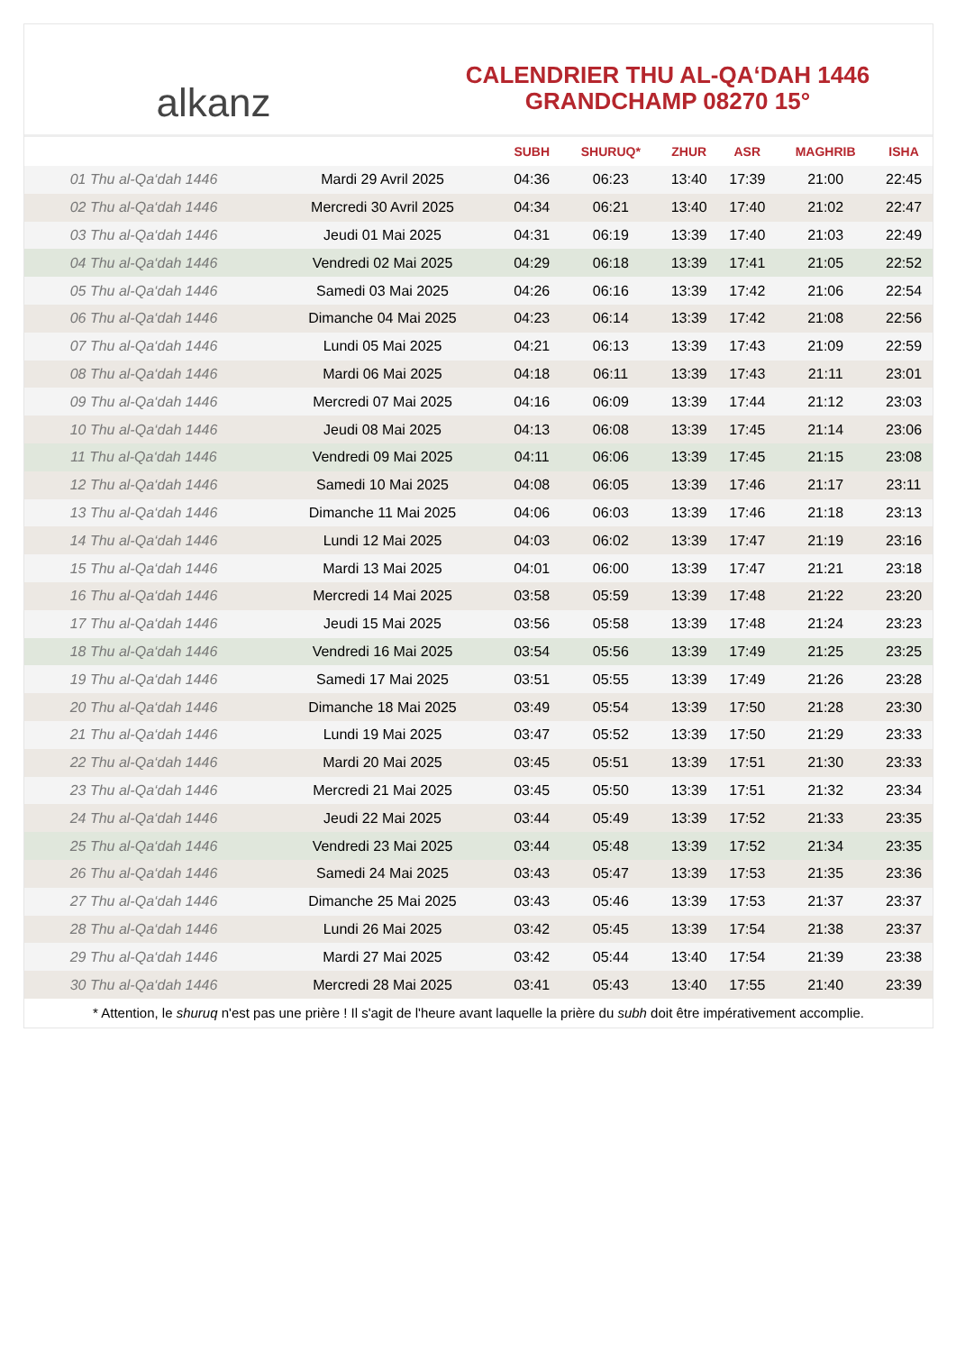alkanz
CALENDRIER THU AL-QA‘DAH 1446
GRANDCHAMP 08270 15°
| | | SUBH | SHURUQ* | ZHUR | ASR | MAGHRIB | ISHA |
| --- | --- | --- | --- | --- | --- | --- | --- |
| 01 Thu al-Qa‘dah 1446 | Mardi 29 Avril 2025 | 04:36 | 06:23 | 13:40 | 17:39 | 21:00 | 22:45 |
| 02 Thu al-Qa‘dah 1446 | Mercredi 30 Avril 2025 | 04:34 | 06:21 | 13:40 | 17:40 | 21:02 | 22:47 |
| 03 Thu al-Qa‘dah 1446 | Jeudi 01 Mai 2025 | 04:31 | 06:19 | 13:39 | 17:40 | 21:03 | 22:49 |
| 04 Thu al-Qa‘dah 1446 | Vendredi 02 Mai 2025 | 04:29 | 06:18 | 13:39 | 17:41 | 21:05 | 22:52 |
| 05 Thu al-Qa‘dah 1446 | Samedi 03 Mai 2025 | 04:26 | 06:16 | 13:39 | 17:42 | 21:06 | 22:54 |
| 06 Thu al-Qa‘dah 1446 | Dimanche 04 Mai 2025 | 04:23 | 06:14 | 13:39 | 17:42 | 21:08 | 22:56 |
| 07 Thu al-Qa‘dah 1446 | Lundi 05 Mai 2025 | 04:21 | 06:13 | 13:39 | 17:43 | 21:09 | 22:59 |
| 08 Thu al-Qa‘dah 1446 | Mardi 06 Mai 2025 | 04:18 | 06:11 | 13:39 | 17:43 | 21:11 | 23:01 |
| 09 Thu al-Qa‘dah 1446 | Mercredi 07 Mai 2025 | 04:16 | 06:09 | 13:39 | 17:44 | 21:12 | 23:03 |
| 10 Thu al-Qa‘dah 1446 | Jeudi 08 Mai 2025 | 04:13 | 06:08 | 13:39 | 17:45 | 21:14 | 23:06 |
| 11 Thu al-Qa‘dah 1446 | Vendredi 09 Mai 2025 | 04:11 | 06:06 | 13:39 | 17:45 | 21:15 | 23:08 |
| 12 Thu al-Qa‘dah 1446 | Samedi 10 Mai 2025 | 04:08 | 06:05 | 13:39 | 17:46 | 21:17 | 23:11 |
| 13 Thu al-Qa‘dah 1446 | Dimanche 11 Mai 2025 | 04:06 | 06:03 | 13:39 | 17:46 | 21:18 | 23:13 |
| 14 Thu al-Qa‘dah 1446 | Lundi 12 Mai 2025 | 04:03 | 06:02 | 13:39 | 17:47 | 21:19 | 23:16 |
| 15 Thu al-Qa‘dah 1446 | Mardi 13 Mai 2025 | 04:01 | 06:00 | 13:39 | 17:47 | 21:21 | 23:18 |
| 16 Thu al-Qa‘dah 1446 | Mercredi 14 Mai 2025 | 03:58 | 05:59 | 13:39 | 17:48 | 21:22 | 23:20 |
| 17 Thu al-Qa‘dah 1446 | Jeudi 15 Mai 2025 | 03:56 | 05:58 | 13:39 | 17:48 | 21:24 | 23:23 |
| 18 Thu al-Qa‘dah 1446 | Vendredi 16 Mai 2025 | 03:54 | 05:56 | 13:39 | 17:49 | 21:25 | 23:25 |
| 19 Thu al-Qa‘dah 1446 | Samedi 17 Mai 2025 | 03:51 | 05:55 | 13:39 | 17:49 | 21:26 | 23:28 |
| 20 Thu al-Qa‘dah 1446 | Dimanche 18 Mai 2025 | 03:49 | 05:54 | 13:39 | 17:50 | 21:28 | 23:30 |
| 21 Thu al-Qa‘dah 1446 | Lundi 19 Mai 2025 | 03:47 | 05:52 | 13:39 | 17:50 | 21:29 | 23:33 |
| 22 Thu al-Qa‘dah 1446 | Mardi 20 Mai 2025 | 03:45 | 05:51 | 13:39 | 17:51 | 21:30 | 23:33 |
| 23 Thu al-Qa‘dah 1446 | Mercredi 21 Mai 2025 | 03:45 | 05:50 | 13:39 | 17:51 | 21:32 | 23:34 |
| 24 Thu al-Qa‘dah 1446 | Jeudi 22 Mai 2025 | 03:44 | 05:49 | 13:39 | 17:52 | 21:33 | 23:35 |
| 25 Thu al-Qa‘dah 1446 | Vendredi 23 Mai 2025 | 03:44 | 05:48 | 13:39 | 17:52 | 21:34 | 23:35 |
| 26 Thu al-Qa‘dah 1446 | Samedi 24 Mai 2025 | 03:43 | 05:47 | 13:39 | 17:53 | 21:35 | 23:36 |
| 27 Thu al-Qa‘dah 1446 | Dimanche 25 Mai 2025 | 03:43 | 05:46 | 13:39 | 17:53 | 21:37 | 23:37 |
| 28 Thu al-Qa‘dah 1446 | Lundi 26 Mai 2025 | 03:42 | 05:45 | 13:39 | 17:54 | 21:38 | 23:37 |
| 29 Thu al-Qa‘dah 1446 | Mardi 27 Mai 2025 | 03:42 | 05:44 | 13:40 | 17:54 | 21:39 | 23:38 |
| 30 Thu al-Qa‘dah 1446 | Mercredi 28 Mai 2025 | 03:41 | 05:43 | 13:40 | 17:55 | 21:40 | 23:39 |
* Attention, le shuruq n'est pas une prière ! Il s'agit de l'heure avant laquelle la prière du subh doit être impérativement accomplie.